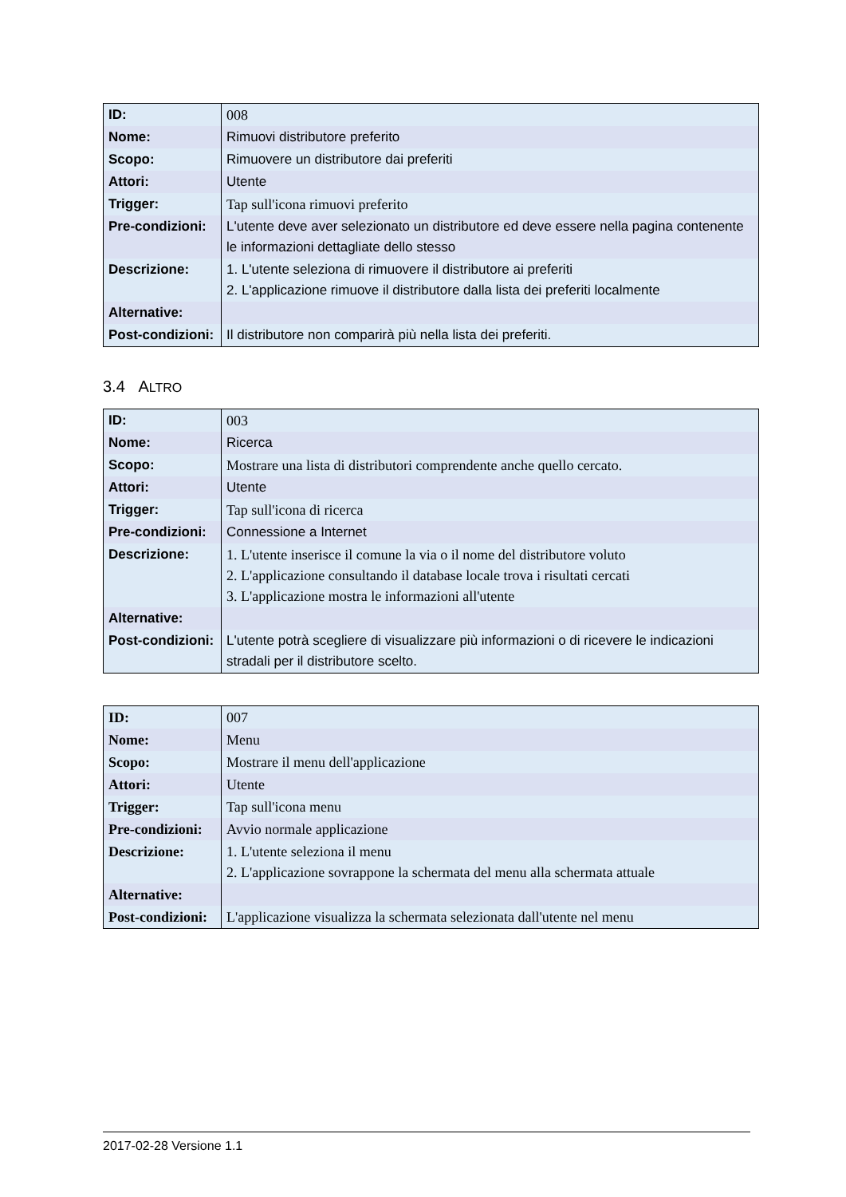| ID: | 008 |
| Nome: | Rimuovi distributore preferito |
| Scopo: | Rimuovere un distributore dai preferiti |
| Attori: | Utente |
| Trigger: | Tap sull'icona rimuovi preferito |
| Pre-condizioni: | L'utente deve aver selezionato un distributore ed deve essere nella pagina contenente le informazioni dettagliate dello stesso |
| Descrizione: | 1. L'utente seleziona di rimuovere il distributore ai preferiti 2. L'applicazione rimuove il distributore dalla lista dei preferiti localmente |
| Alternative: | |
| Post-condizioni: | Il distributore non comparirà più nella lista dei preferiti. |
3.4 ALTRO
| ID: | 003 |
| Nome: | Ricerca |
| Scopo: | Mostrare una lista di distributori comprendente anche quello cercato. |
| Attori: | Utente |
| Trigger: | Tap sull'icona di ricerca |
| Pre-condizioni: | Connessione a Internet |
| Descrizione: | 1. L'utente inserisce il comune la via o il nome del distributore voluto 2. L'applicazione consultando il database locale trova i risultati cercati 3. L'applicazione mostra le informazioni all'utente |
| Alternative: | |
| Post-condizioni: | L'utente potrà scegliere di visualizzare più informazioni o di ricevere le indicazioni stradali per il distributore scelto. |
| ID: | 007 |
| Nome: | Menu |
| Scopo: | Mostrare il menu dell'applicazione |
| Attori: | Utente |
| Trigger: | Tap sull'icona menu |
| Pre-condizioni: | Avvio normale applicazione |
| Descrizione: | 1. L'utente seleziona il menu 2. L'applicazione sovrappone la schermata del menu alla schermata attuale |
| Alternative: | |
| Post-condizioni: | L'applicazione visualizza la schermata selezionata dall'utente nel menu |
2017-02-28 Versione 1.1